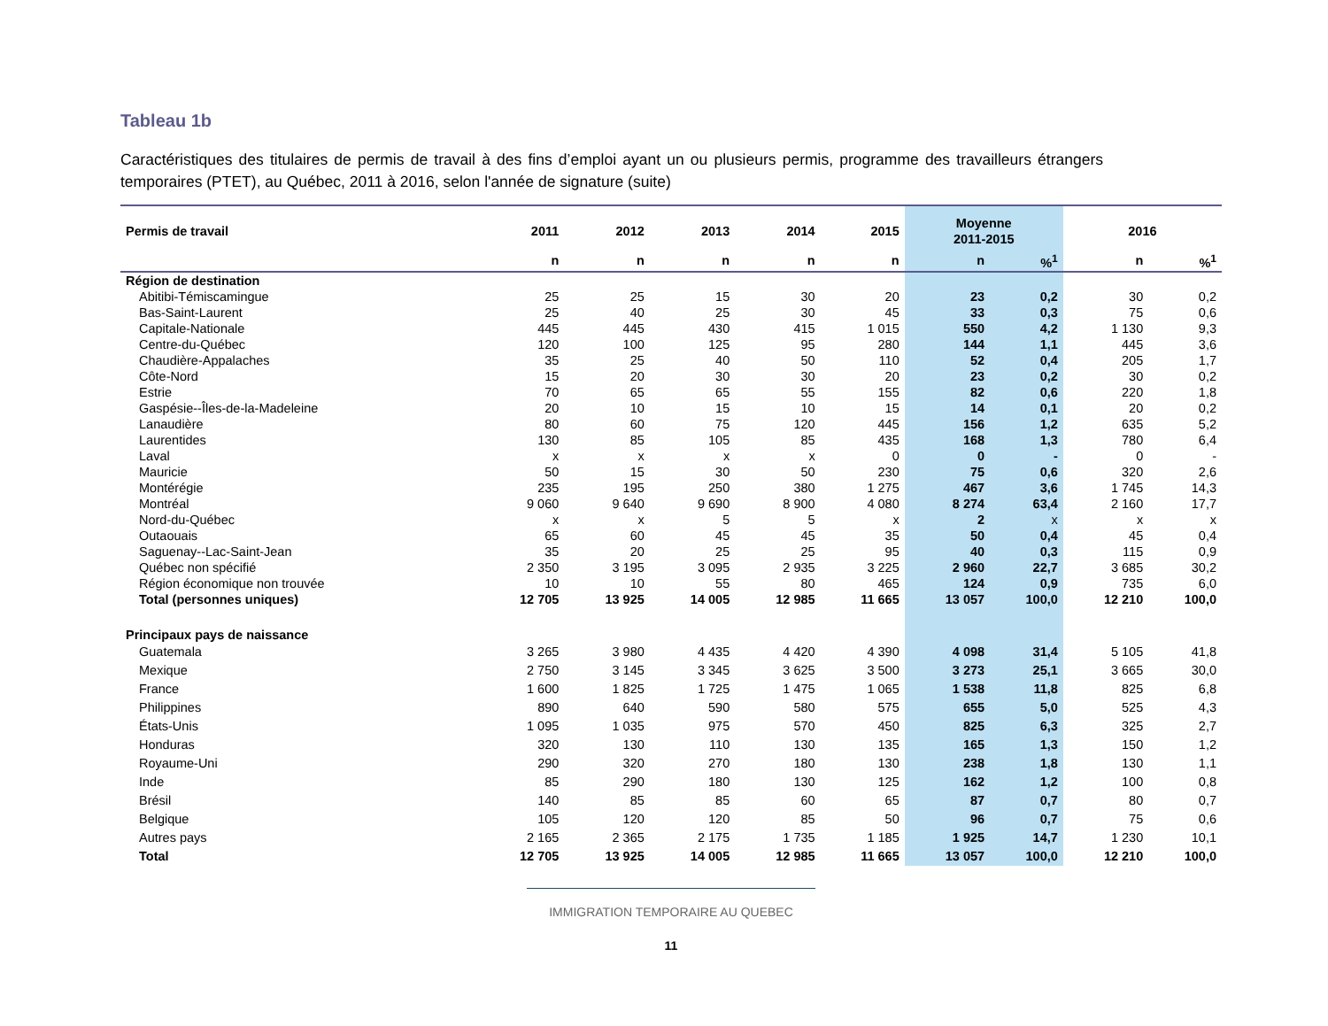Tableau 1b
Caractéristiques des titulaires de permis de travail à des fins d’emploi ayant un ou plusieurs permis, programme des travailleurs étrangers temporaires (PTET), au Québec, 2011 à 2016, selon l'année de signature (suite)
| Permis de travail | 2011 | 2012 | 2013 | 2014 | 2015 | Moyenne 2011-2015 | | 2016 | |
| --- | --- | --- | --- | --- | --- | --- | --- | --- | --- |
| | n | n | n | n | n | n | %<sup>1</sup> | n | %<sup>1</sup> |
| Région de destination | | | | | | | | | |
| Abitibi-Témiscamingue | 25 | 25 | 15 | 30 | 20 | 23 | 0,2 | 30 | 0,2 |
| Bas-Saint-Laurent | 25 | 40 | 25 | 30 | 45 | 33 | 0,3 | 75 | 0,6 |
| Capitale-Nationale | 445 | 445 | 430 | 415 | 1 015 | 550 | 4,2 | 1 130 | 9,3 |
| Centre-du-Québec | 120 | 100 | 125 | 95 | 280 | 144 | 1,1 | 445 | 3,6 |
| Chaudière-Appalaches | 35 | 25 | 40 | 50 | 110 | 52 | 0,4 | 205 | 1,7 |
| Côte-Nord | 15 | 20 | 30 | 30 | 20 | 23 | 0,2 | 30 | 0,2 |
| Estrie | 70 | 65 | 65 | 55 | 155 | 82 | 0,6 | 220 | 1,8 |
| Gaspésie--Îles-de-la-Madeleine | 20 | 10 | 15 | 10 | 15 | 14 | 0,1 | 20 | 0,2 |
| Lanaudière | 80 | 60 | 75 | 120 | 445 | 156 | 1,2 | 635 | 5,2 |
| Laurentides | 130 | 85 | 105 | 85 | 435 | 168 | 1,3 | 780 | 6,4 |
| Laval | x | x | x | x | 0 | 0 | - | 0 | - |
| Mauricie | 50 | 15 | 30 | 50 | 230 | 75 | 0,6 | 320 | 2,6 |
| Montérégie | 235 | 195 | 250 | 380 | 1 275 | 467 | 3,6 | 1 745 | 14,3 |
| Montréal | 9 060 | 9 640 | 9 690 | 8 900 | 4 080 | 8 274 | 63,4 | 2 160 | 17,7 |
| Nord-du-Québec | x | x | 5 | 5 | x | 2 | x | x | x |
| Outaouais | 65 | 60 | 45 | 45 | 35 | 50 | 0,4 | 45 | 0,4 |
| Saguenay--Lac-Saint-Jean | 35 | 20 | 25 | 25 | 95 | 40 | 0,3 | 115 | 0,9 |
| Québec non spécifié | 2 350 | 3 195 | 3 095 | 2 935 | 3 225 | 2 960 | 22,7 | 3 685 | 30,2 |
| Région économique non trouvée | 10 | 10 | 55 | 80 | 465 | 124 | 0,9 | 735 | 6,0 |
| Total (personnes uniques) | 12 705 | 13 925 | 14 005 | 12 985 | 11 665 | 13 057 | 100,0 | 12 210 | 100,0 |
| Principaux pays de naissance | | | | | | | | | |
| Guatemala | 3 265 | 3 980 | 4 435 | 4 420 | 4 390 | 4 098 | 31,4 | 5 105 | 41,8 |
| Mexique | 2 750 | 3 145 | 3 345 | 3 625 | 3 500 | 3 273 | 25,1 | 3 665 | 30,0 |
| France | 1 600 | 1 825 | 1 725 | 1 475 | 1 065 | 1 538 | 11,8 | 825 | 6,8 |
| Philippines | 890 | 640 | 590 | 580 | 575 | 655 | 5,0 | 525 | 4,3 |
| États-Unis | 1 095 | 1 035 | 975 | 570 | 450 | 825 | 6,3 | 325 | 2,7 |
| Honduras | 320 | 130 | 110 | 130 | 135 | 165 | 1,3 | 150 | 1,2 |
| Royaume-Uni | 290 | 320 | 270 | 180 | 130 | 238 | 1,8 | 130 | 1,1 |
| Inde | 85 | 290 | 180 | 130 | 125 | 162 | 1,2 | 100 | 0,8 |
| Brésil | 140 | 85 | 85 | 60 | 65 | 87 | 0,7 | 80 | 0,7 |
| Belgique | 105 | 120 | 120 | 85 | 50 | 96 | 0,7 | 75 | 0,6 |
| Autres pays | 2 165 | 2 365 | 2 175 | 1 735 | 1 185 | 1 925 | 14,7 | 1 230 | 10,1 |
| Total | 12 705 | 13 925 | 14 005 | 12 985 | 11 665 | 13 057 | 100,0 | 12 210 | 100,0 |
IMMIGRATION TEMPORAIRE AU QUEBEC
11